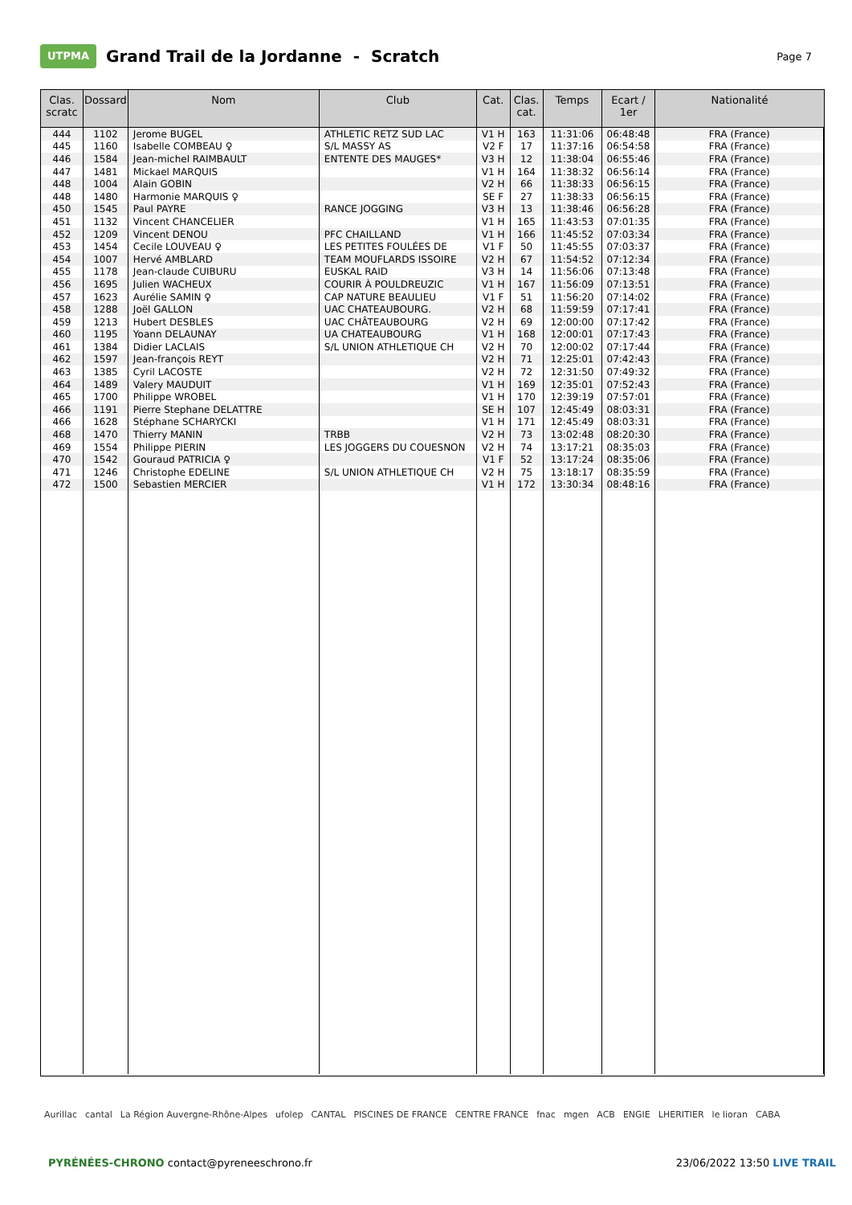UTPMA
Grand Trail de la Jordanne - Scratch
Page 7
| Clas. scratc | Dossard | Nom | Club | Cat. | Clas. cat. | Temps | Ecart / 1er | Nationalité |
| --- | --- | --- | --- | --- | --- | --- | --- | --- |
| 444 | 1102 | Jerome BUGEL | ATHLETIC RETZ SUD LAC | V1 H | 163 | 11:31:06 | 06:48:48 | FRA (France) |
| 445 | 1160 | Isabelle COMBEAU ♀ | S/L MASSY AS | V2 F | 17 | 11:37:16 | 06:54:58 | FRA (France) |
| 446 | 1584 | Jean-michel RAIMBAULT | ENTENTE DES MAUGES* | V3 H | 12 | 11:38:04 | 06:55:46 | FRA (France) |
| 447 | 1481 | Mickael MARQUIS | | V1 H | 164 | 11:38:32 | 06:56:14 | FRA (France) |
| 448 | 1004 | Alain GOBIN | | V2 H | 66 | 11:38:33 | 06:56:15 | FRA (France) |
| 448 | 1480 | Harmonie MARQUIS ♀ | | SE F | 27 | 11:38:33 | 06:56:15 | FRA (France) |
| 450 | 1545 | Paul PAYRE | RANCE JOGGING | V3 H | 13 | 11:38:46 | 06:56:28 | FRA (France) |
| 451 | 1132 | Vincent CHANCELIER | | V1 H | 165 | 11:43:53 | 07:01:35 | FRA (France) |
| 452 | 1209 | Vincent DENOU | PFC CHAILLAND | V1 H | 166 | 11:45:52 | 07:03:34 | FRA (France) |
| 453 | 1454 | Cecile LOUVEAU ♀ | LES PETITES FOULÉES DE | V1 F | 50 | 11:45:55 | 07:03:37 | FRA (France) |
| 454 | 1007 | Hervé AMBLARD | TEAM MOUFLARDS ISSOIRE | V2 H | 67 | 11:54:52 | 07:12:34 | FRA (France) |
| 455 | 1178 | Jean-claude CUIBURU | EUSKAL RAID | V3 H | 14 | 11:56:06 | 07:13:48 | FRA (France) |
| 456 | 1695 | Julien WACHEUX | COURIR À POULDREUZIC | V1 H | 167 | 11:56:09 | 07:13:51 | FRA (France) |
| 457 | 1623 | Aurélie SAMIN ♀ | CAP NATURE BEAULIEU | V1 F | 51 | 11:56:20 | 07:14:02 | FRA (France) |
| 458 | 1288 | Joël GALLON | UAC CHATEAUBOURG. | V2 H | 68 | 11:59:59 | 07:17:41 | FRA (France) |
| 459 | 1213 | Hubert DESBLES | UAC CHÂTEAUBOURG | V2 H | 69 | 12:00:00 | 07:17:42 | FRA (France) |
| 460 | 1195 | Yoann DELAUNAY | UA CHATEAUBOURG | V1 H | 168 | 12:00:01 | 07:17:43 | FRA (France) |
| 461 | 1384 | Didier LACLAIS | S/L UNION ATHLETIQUE CH | V2 H | 70 | 12:00:02 | 07:17:44 | FRA (France) |
| 462 | 1597 | Jean-françois REYT | | V2 H | 71 | 12:25:01 | 07:42:43 | FRA (France) |
| 463 | 1385 | Cyril LACOSTE | | V2 H | 72 | 12:31:50 | 07:49:32 | FRA (France) |
| 464 | 1489 | Valery MAUDUIT | | V1 H | 169 | 12:35:01 | 07:52:43 | FRA (France) |
| 465 | 1700 | Philippe WROBEL | | V1 H | 170 | 12:39:19 | 07:57:01 | FRA (France) |
| 466 | 1191 | Pierre Stephane DELATTRE | | SE H | 107 | 12:45:49 | 08:03:31 | FRA (France) |
| 466 | 1628 | Stéphane SCHARYCKI | | V1 H | 171 | 12:45:49 | 08:03:31 | FRA (France) |
| 468 | 1470 | Thierry MANIN | TRBB | V2 H | 73 | 13:02:48 | 08:20:30 | FRA (France) |
| 469 | 1554 | Philippe PIERIN | LES JOGGERS DU COUESNON | V2 H | 74 | 13:17:21 | 08:35:03 | FRA (France) |
| 470 | 1542 | Gouraud PATRICIA ♀ | | V1 F | 52 | 13:17:24 | 08:35:06 | FRA (France) |
| 471 | 1246 | Christophe EDELINE | S/L UNION ATHLETIQUE CH | V2 H | 75 | 13:18:17 | 08:35:59 | FRA (France) |
| 472 | 1500 | Sebastien MERCIER | | V1 H | 172 | 13:30:34 | 08:48:16 | FRA (France) |
Aurillac cantal La Région Auvergne-Rhône-Alpes ufolep CANTAL PISCINES DE FRANCE CENTRE FRANCE fnac mgen ACB ENGIE LHERITIER le lioran CABA
PYRÉNÉES-CHRONO contact@pyreneeschrono.fr 23/06/2022 13:50 LIVE TRAIL